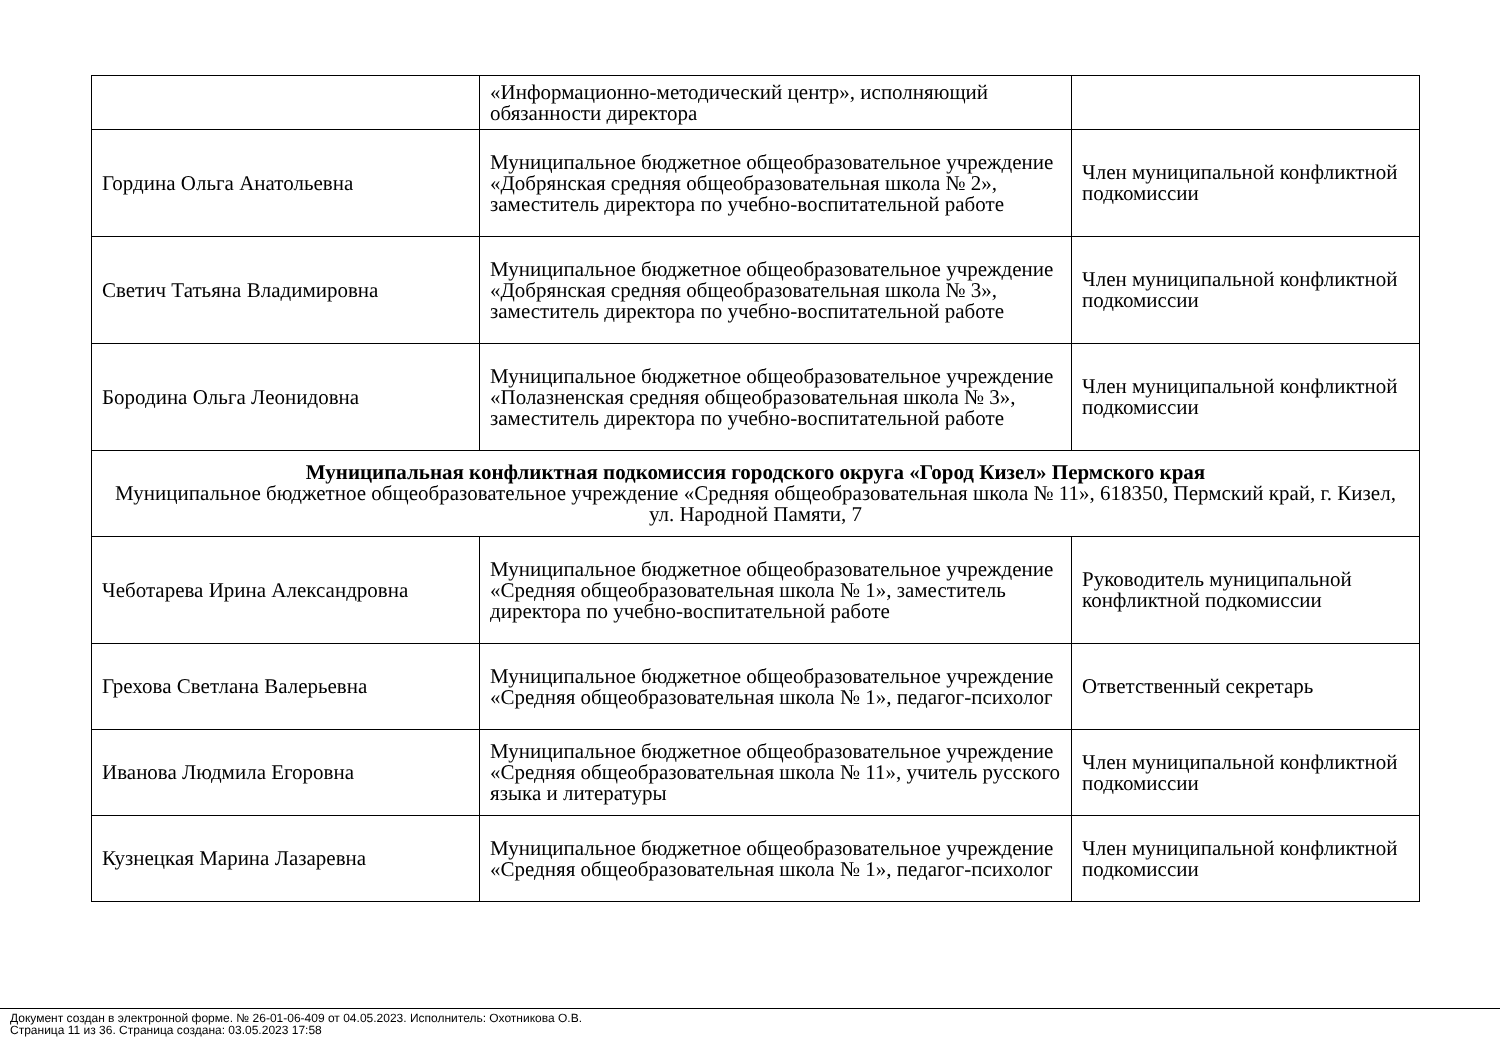| | «Информационно-методический центр», исполняющий обязанности директора | |
| Гордина Ольга Анатольевна | Муниципальное бюджетное общеобразовательное учреждение «Добрянская средняя общеобразовательная школа № 2», заместитель директора по учебно-воспитательной работе | Член муниципальной конфликтной подкомиссии |
| Светич Татьяна Владимировна | Муниципальное бюджетное общеобразовательное учреждение «Добрянская средняя общеобразовательная школа № 3», заместитель директора по учебно-воспитательной работе | Член муниципальной конфликтной подкомиссии |
| Бородина Ольга Леонидовна | Муниципальное бюджетное общеобразовательное учреждение «Полазненская средняя общеобразовательная школа № 3», заместитель директора по учебно-воспитательной работе | Член муниципальной конфликтной подкомиссии |
| Муниципальная конфликтная подкомиссия городского округа «Город Кизел» Пермского края Муниципальное бюджетное общеобразовательное учреждение «Средняя общеобразовательная школа № 11», 618350, Пермский край, г. Кизел, ул. Народной Памяти, 7 | | |
| Чеботарева Ирина Александровна | Муниципальное бюджетное общеобразовательное учреждение «Средняя общеобразовательная школа № 1», заместитель директора по учебно-воспитательной работе | Руководитель муниципальной конфликтной подкомиссии |
| Грехова Светлана Валерьевна | Муниципальное бюджетное общеобразовательное учреждение «Средняя общеобразовательная школа № 1», педагог-психолог | Ответственный секретарь |
| Иванова Людмила Егоровна | Муниципальное бюджетное общеобразовательное учреждение «Средняя общеобразовательная школа № 11», учитель русского языка и литературы | Член муниципальной конфликтной подкомиссии |
| Кузнецкая Марина Лазаревна | Муниципальное бюджетное общеобразовательное учреждение «Средняя общеобразовательная школа № 1», педагог-психолог | Член муниципальной конфликтной подкомиссии |
Документ создан в электронной форме. № 26-01-06-409 от 04.05.2023. Исполнитель: Охотникова О.В.
Страница 11 из 36. Страница создана: 03.05.2023 17:58